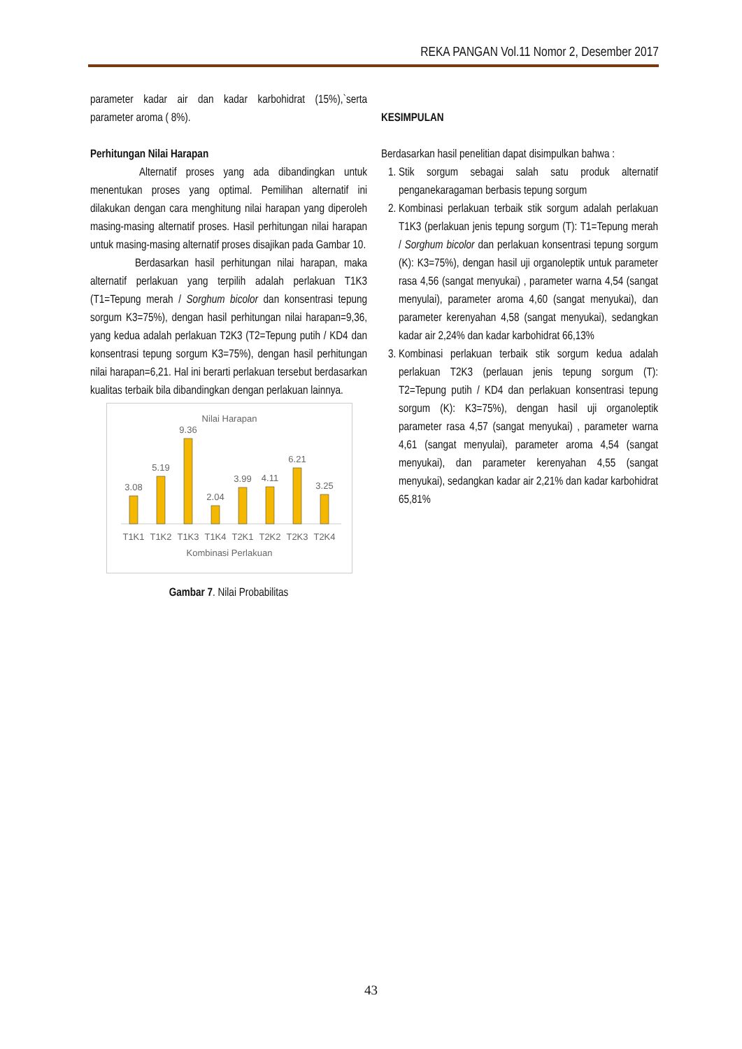REKA PANGAN Vol.11 Nomor 2, Desember 2017
parameter kadar air dan kadar karbohidrat (15%),`serta parameter aroma ( 8%).
Perhitungan Nilai Harapan
Alternatif proses yang ada dibandingkan untuk menentukan proses yang optimal. Pemilihan alternatif ini dilakukan dengan cara menghitung nilai harapan yang diperoleh masing-masing alternatif proses. Hasil perhitungan nilai harapan untuk masing-masing alternatif proses disajikan pada Gambar 10.
Berdasarkan hasil perhitungan nilai harapan, maka alternatif perlakuan yang terpilih adalah perlakuan T1K3 (T1=Tepung merah / Sorghum bicolor dan konsentrasi tepung sorgum K3=75%), dengan hasil perhitungan nilai harapan=9,36, yang kedua adalah perlakuan T2K3 (T2=Tepung putih / KD4 dan konsentrasi tepung sorgum K3=75%), dengan hasil perhitungan nilai harapan=6,21. Hal ini berarti perlakuan tersebut berdasarkan kualitas terbaik bila dibandingkan dengan perlakuan lainnya.
Nilai Harapan
3.08
5.19
9.36
2.04
3.99
4.11
6.21
3.25
T1K1
T1K2
T1K3
T1K4
T2K1
T2K2
T2K3
T2K4
Kombinasi Perlakuan
Gambar 7. Nilai Probabilitas
KESIMPULAN
Berdasarkan hasil penelitian dapat disimpulkan bahwa :
1. Stik sorgum sebagai salah satu produk alternatif penganekaragaman berbasis tepung sorgum
2. Kombinasi perlakuan terbaik stik sorgum adalah perlakuan T1K3 (perlakuan jenis tepung sorgum (T): T1=Tepung merah / Sorghum bicolor dan perlakuan konsentrasi tepung sorgum (K): K3=75%), dengan hasil uji organoleptik untuk parameter rasa 4,56 (sangat menyukai) , parameter warna 4,54 (sangat menyulai), parameter aroma 4,60 (sangat menyukai), dan parameter kerenyahan 4,58 (sangat menyukai), sedangkan kadar air 2,24% dan kadar karbohidrat 66,13%
3. Kombinasi perlakuan terbaik stik sorgum kedua adalah perlakuan T2K3 (perlauan jenis tepung sorgum (T): T2=Tepung putih / KD4 dan perlakuan konsentrasi tepung sorgum (K): K3=75%), dengan hasil uji organoleptik parameter rasa 4,57 (sangat menyukai) , parameter warna 4,61 (sangat menyulai), parameter aroma 4,54 (sangat menyukai), dan parameter kerenyahan 4,55 (sangat menyukai), sedangkan kadar air 2,21% dan kadar karbohidrat 65,81%
43